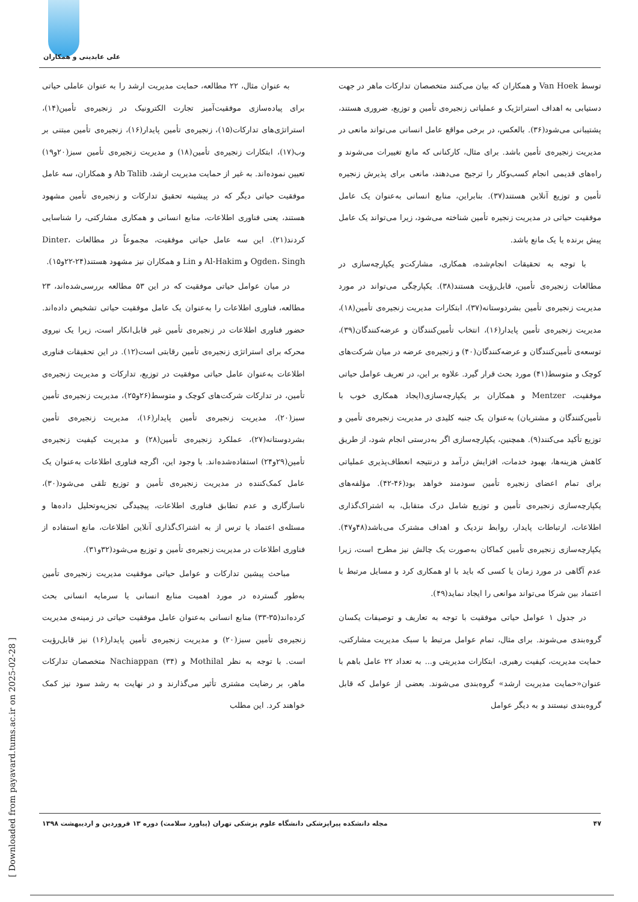علی عابدینی و همکاران
به عنوان مثال، ۲۲ مطالعه، حمایت مدیریت ارشد را به عنوان عاملی حیاتی برای پیاده‌سازی موفقیت‌آمیز تجارت الکترونیک در زنجیره‌ی تأمین(۱۴)، استراتژی‌های تدارکات(۱۵)، زنجیره‌ی تأمین پایدار(۱۶)، زنجیره‌ی تأمین مبتنی بر وب(۱۷)، ابتکارات زنجیره‌ی تأمین(۱۸) و مدیریت زنجیره‌ی تأمین سبز(۲۰و۱۹) تعیین نموده‌اند. به غیر از حمایت مدیریت ارشد، Ab Talib و همکاران، سه عامل موفقیت حیاتی دیگر که در پیشینه تحقیق تدارکات و زنجیره‌ی تأمین مشهود هستند، یعنی فناوری اطلاعات، منابع انسانی و همکاری مشارکتی، را شناسایی کردند(۲۱). این سه عامل حیاتی موفقیت، مجموعاً در مطالعات Dinter، Ogden، Singh و Al-Hakim و Lin و همکاران نیز مشهود هستند(۲۴-۲۲و۱۵).
در میان عوامل حیاتی موفقیت که در این ۵۳ مطالعه بررسی‌شده‌اند، ۲۳ مطالعه، فناوری اطلاعات را به‌عنوان یک عامل موفقیت حیاتی تشخیص داده‌اند. حضور فناوری اطلاعات در زنجیره‌ی تأمین غیر قابل‌انکار است، زیرا یک نیروی محرکه برای استراتژی زنجیره‌ی تأمین رقابتی است(۱۲). در این تحقیقات فناوری اطلاعات به‌عنوان عامل حیاتی موفقیت در توزیع، تدارکات و مدیریت زنجیره‌ی تأمین، در تدارکات شرکت‌های کوچک و متوسط(۲۶و۲۵)، مدیریت زنجیره‌ی تأمین سبز(۲۰)، مدیریت زنجیره‌ی تأمین پایدار(۱۶)، مدیریت زنجیره‌ی تأمین بشردوستانه(۲۷)، عملکرد زنجیره‌ی تأمین(۲۸) و مدیریت کیفیت زنجیره‌ی تأمین(۲۹و۲۴) استفاده‌شده‌اند. با وجود این، اگرچه فناوری اطلاعات به‌عنوان یک عامل کمک‌کننده در مدیریت زنجیره‌ی تأمین و توزیع تلقی می‌شود(۳۰)، ناسازگاری و عدم تطابق فناوری اطلاعات، پیچیدگی تجزیه‌وتحلیل داده‌ها و مسئله‌ی اعتماد یا ترس از به اشتراک‌گذاری آنلاین اطلاعات، مانع استفاده از فناوری اطلاعات در مدیریت زنجیره‌ی تأمین و توزیع می‌شود(۳۲و۳۱).
مباحث پیشین تدارکات و عوامل حیاتی موفقیت مدیریت زنجیره‌ی تأمین به‌طور گسترده در مورد اهمیت منابع انسانی یا سرمایه انسانی بحث کرده‌اند(۳۵-۳۳) منابع انسانی به‌عنوان عامل موفقیت حیاتی در زمینه‌ی مدیریت زنجیره‌ی تأمین سبز(۲۰) و مدیریت زنجیره‌ی تأمین پایدار(۱۶) نیز قابل‌رؤیت است. با توجه به نظر Mothilal و Nachiappan (۳۴) متخصصان تدارکات ماهر، بر رضایت مشتری تأثیر می‌گذارند و در نهایت به رشد سود نیز کمک خواهند کرد. این مطلب
توسط Van Hoek و همکاران که بیان می‌کنند متخصصان تدارکات ماهر در جهت دستیابی به اهداف استراتژیک و عملیاتی زنجیره‌ی تأمین و توزیع، ضروری هستند، پشتیبانی می‌شود(۳۶). بالعکس، در برخی مواقع عامل انسانی می‌تواند مانعی در مدیریت زنجیره‌ی تأمین باشد. برای مثال، کارکنانی که مانع تغییرات می‌شوند و راه‌های قدیمی انجام کسب‌وکار را ترجیح می‌دهند، مانعی برای پذیرش زنجیره تأمین و توزیع آنلاین هستند(۳۷). بنابراین، منابع انسانی به‌عنوان یک عامل موفقیت حیاتی در مدیریت زنجیره تأمین شناخته می‌شود، زیرا می‌تواند یک عامل پیش برنده یا یک مانع باشد.
با توجه به تحقیقات انجام‌شده، همکاری، مشارکت‌و یکپارچه‌سازی در مطالعات زنجیره‌ی تأمین، قابل‌رؤیت هستند(۳۸). یکپارچگی می‌تواند در مورد مدیریت زنجیره‌ی تأمین بشردوستانه(۳۷)، ابتکارات مدیریت زنجیره‌ی تأمین(۱۸)، مدیریت زنجیره‌ی تأمین پایدار(۱۶)، انتخاب تأمین‌کنندگان و عرضه‌کنندگان(۳۹)، توسعه‌ی تأمین‌کنندگان و عرضه‌کنندگان(۴۰) و زنجیره‌ی عرضه در میان شرکت‌های کوچک و متوسط(۴۱) مورد بحث قرار گیرد. علاوه بر این، در تعریف عوامل حیاتی موفقیت، Mentzer و همکاران بر یکپارچه‌سازی(ایجاد همکاری خوب با تأمین‌کنندگان و مشتریان) به‌عنوان یک جنبه کلیدی در مدیریت زنجیره‌ی تأمین و توزیع تأکید می‌کنند(۹). همچنین، یکپارچه‌سازی اگر به‌درستی انجام شود، از طریق کاهش هزینه‌ها، بهبود خدمات، افزایش درآمد و درنتیجه انعطاف‌پذیری عملیاتی برای تمام اعضای زنجیره تأمین سودمند خواهد بود(۴۶-۴۲). مؤلفه‌های یکپارچه‌سازی زنجیره‌ی تأمین و توزیع شامل درک متقابل، به اشتراک‌گذاری اطلاعات، ارتباطات پایدار، روابط نزدیک و اهداف مشترک می‌باشد(۴۸و۴۷). یکپارچه‌سازی زنجیره‌ی تأمین کماکان به‌صورت یک چالش نیز مطرح است، زیرا عدم آگاهی در مورد زمان یا کسی که باید با او همکاری کرد و مسایل مرتبط با اعتماد بین شرکا می‌تواند موانعی را ایجاد نماید(۴۹).
در جدول ۱ عوامل حیاتی موفقیت با توجه به تعاریف و توصیفات یکسان گروه‌بندی می‌شوند. برای مثال، تمام عوامل مرتبط با سبک مدیریت مشارکتی، حمایت مدیریت، کیفیت رهبری، ابتکارات مدیریتی و... به تعداد ۲۲ عامل باهم با عنوان«حمایت مدیریت ارشد» گروه‌بندی می‌شوند. بعضی از عوامل که قابل گروه‌بندی نیستند و به دیگر عوامل
۴۷ مجله دانشکده پیراپزشکی دانشگاه علوم پزشکی تهران (پیاورد سلامت) دوره ۱۳ فروردین و اردیبهشت ۱۳۹۸
[ Downloaded from payavard.tums.ac.ir on 2025-02-28 ]